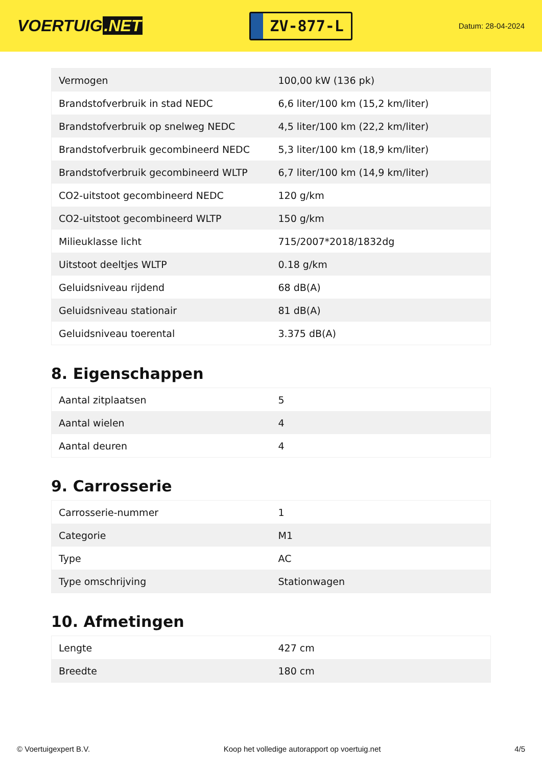VOERTUIG.NET
ZV-877-L
Datum: 28-04-2024
| Vermogen | 100,00 kW (136 pk) |
| Brandstofverbruik in stad NEDC | 6,6 liter/100 km (15,2 km/liter) |
| Brandstofverbruik op snelweg NEDC | 4,5 liter/100 km (22,2 km/liter) |
| Brandstofverbruik gecombineerd NEDC | 5,3 liter/100 km (18,9 km/liter) |
| Brandstofverbruik gecombineerd WLTP | 6,7 liter/100 km (14,9 km/liter) |
| CO2-uitstoot gecombineerd NEDC | 120 g/km |
| CO2-uitstoot gecombineerd WLTP | 150 g/km |
| Milieuklasse licht | 715/2007*2018/1832dg |
| Uitstoot deeltjes WLTP | 0.18 g/km |
| Geluidsniveau rijdend | 68 dB(A) |
| Geluidsniveau stationair | 81 dB(A) |
| Geluidsniveau toerental | 3.375 dB(A) |
8. Eigenschappen
| Aantal zitplaatsen | 5 |
| Aantal wielen | 4 |
| Aantal deuren | 4 |
9. Carrosserie
| Carrosserie-nummer | 1 |
| Categorie | M1 |
| Type | AC |
| Type omschrijving | Stationwagen |
10. Afmetingen
| Lengte | 427 cm |
| Breedte | 180 cm |
© Voertuigexpert B.V. Koop het volledige autorapport op voertuig.net 4/5